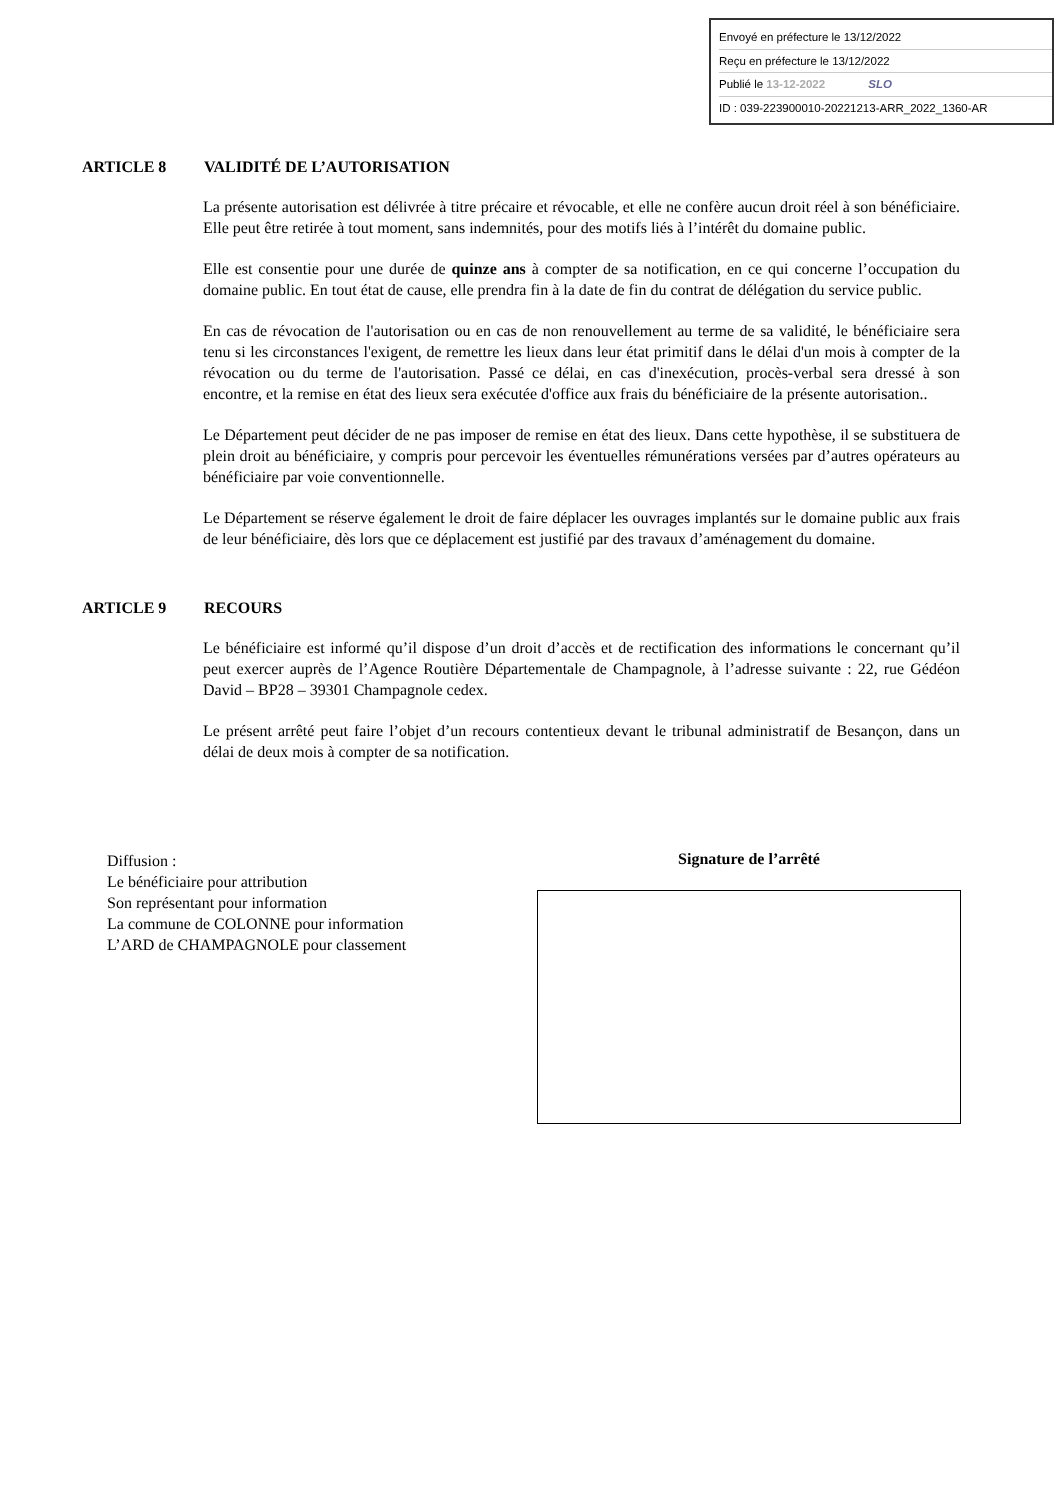Envoyé en préfecture le 13/12/2022
Reçu en préfecture le 13/12/2022
Publié le 13-12-2022 SLO
ID : 039-223900010-20221213-ARR_2022_1360-AR
ARTICLE 8 VALIDITÉ DE L’AUTORISATION
La présente autorisation est délivrée à titre précaire et révocable, et elle ne confère aucun droit réel à son bénéficiaire. Elle peut être retirée à tout moment, sans indemnités, pour des motifs liés à l’intérêt du domaine public.
Elle est consentie pour une durée de quinze ans à compter de sa notification, en ce qui concerne l’occupation du domaine public. En tout état de cause, elle prendra fin à la date de fin du contrat de délégation du service public.
En cas de révocation de l'autorisation ou en cas de non renouvellement au terme de sa validité, le bénéficiaire sera tenu si les circonstances l'exigent, de remettre les lieux dans leur état primitif dans le délai d'un mois à compter de la révocation ou du terme de l'autorisation. Passé ce délai, en cas d'inexécution, procès-verbal sera dressé à son encontre, et la remise en état des lieux sera exécutée d'office aux frais du bénéficiaire de la présente autorisation..
Le Département peut décider de ne pas imposer de remise en état des lieux. Dans cette hypothèse, il se substituera de plein droit au bénéficiaire, y compris pour percevoir les éventuelles rémunérations versées par d’autres opérateurs au bénéficiaire par voie conventionnelle.
Le Département se réserve également le droit de faire déplacer les ouvrages implantés sur le domaine public aux frais de leur bénéficiaire, dès lors que ce déplacement est justifié par des travaux d’aménagement du domaine.
ARTICLE 9 RECOURS
Le bénéficiaire est informé qu’il dispose d’un droit d’accès et de rectification des informations le concernant qu’il peut exercer auprès de l’Agence Routière Départementale de Champagnole, à l’adresse suivante : 22, rue Gédéon David – BP28 – 39301 Champagnole cedex.
Le présent arrêté peut faire l’objet d’un recours contentieux devant le tribunal administratif de Besançon, dans un délai de deux mois à compter de sa notification.
Diffusion :
Le bénéficiaire pour attribution
Son représentant pour information
La commune de COLONNE pour information
L’ARD de CHAMPAGNOLE pour classement
Signature de l’arrêté